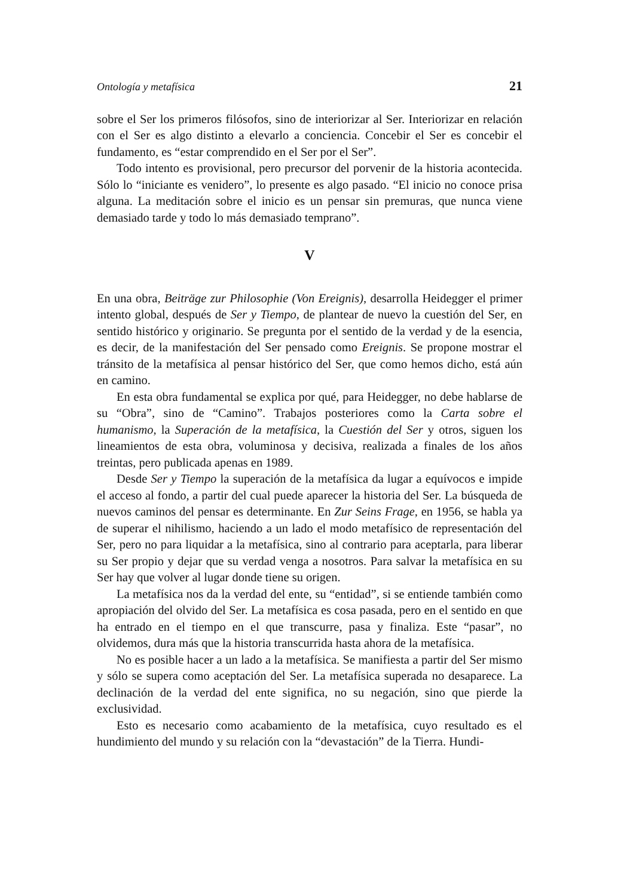Ontología y metafísica 21
sobre el Ser los primeros filósofos, sino de interiorizar al Ser. Interiorizar en relación con el Ser es algo distinto a elevarlo a conciencia. Concebir el Ser es concebir el fundamento, es “estar comprendido en el Ser por el Ser”.
Todo intento es provisional, pero precursor del porvenir de la historia acontecida. Sólo lo “iniciante es venidero”, lo presente es algo pasado. “El inicio no conoce prisa alguna. La meditación sobre el inicio es un pensar sin premuras, que nunca viene demasiado tarde y todo lo más demasiado temprano”.
V
En una obra, Beiträge zur Philosophie (Von Ereignis), desarrolla Heidegger el primer intento global, después de Ser y Tiempo, de plantear de nuevo la cuestión del Ser, en sentido histórico y originario. Se pregunta por el sentido de la verdad y de la esencia, es decir, de la manifestación del Ser pensado como Ereignis. Se propone mostrar el tránsito de la metafísica al pensar histórico del Ser, que como hemos dicho, está aún en camino.
En esta obra fundamental se explica por qué, para Heidegger, no debe hablarse de su “Obra”, sino de “Camino”. Trabajos posteriores como la Carta sobre el humanismo, la Superación de la metafísica, la Cuestión del Ser y otros, siguen los lineamientos de esta obra, voluminosa y decisiva, realizada a finales de los años treintas, pero publicada apenas en 1989.
Desde Ser y Tiempo la superación de la metafísica da lugar a equívocos e impide el acceso al fondo, a partir del cual puede aparecer la historia del Ser. La búsqueda de nuevos caminos del pensar es determinante. En Zur Seins Frage, en 1956, se habla ya de superar el nihilismo, haciendo a un lado el modo metafísico de representación del Ser, pero no para liquidar a la metafísica, sino al contrario para aceptarla, para liberar su Ser propio y dejar que su verdad venga a nosotros. Para salvar la metafísica en su Ser hay que volver al lugar donde tiene su origen.
La metafísica nos da la verdad del ente, su “entidad”, si se entiende también como apropiación del olvido del Ser. La metafísica es cosa pasada, pero en el sentido en que ha entrado en el tiempo en el que transcurre, pasa y finaliza. Este “pasar”, no olvidemos, dura más que la historia transcurrida hasta ahora de la metafísica.
No es posible hacer a un lado a la metafísica. Se manifiesta a partir del Ser mismo y sólo se supera como aceptación del Ser. La metafísica superada no desaparece. La declinación de la verdad del ente significa, no su negación, sino que pierde la exclusividad.
Esto es necesario como acabamiento de la metafísica, cuyo resultado es el hundimiento del mundo y su relación con la “devastación” de la Tierra. Hundi-